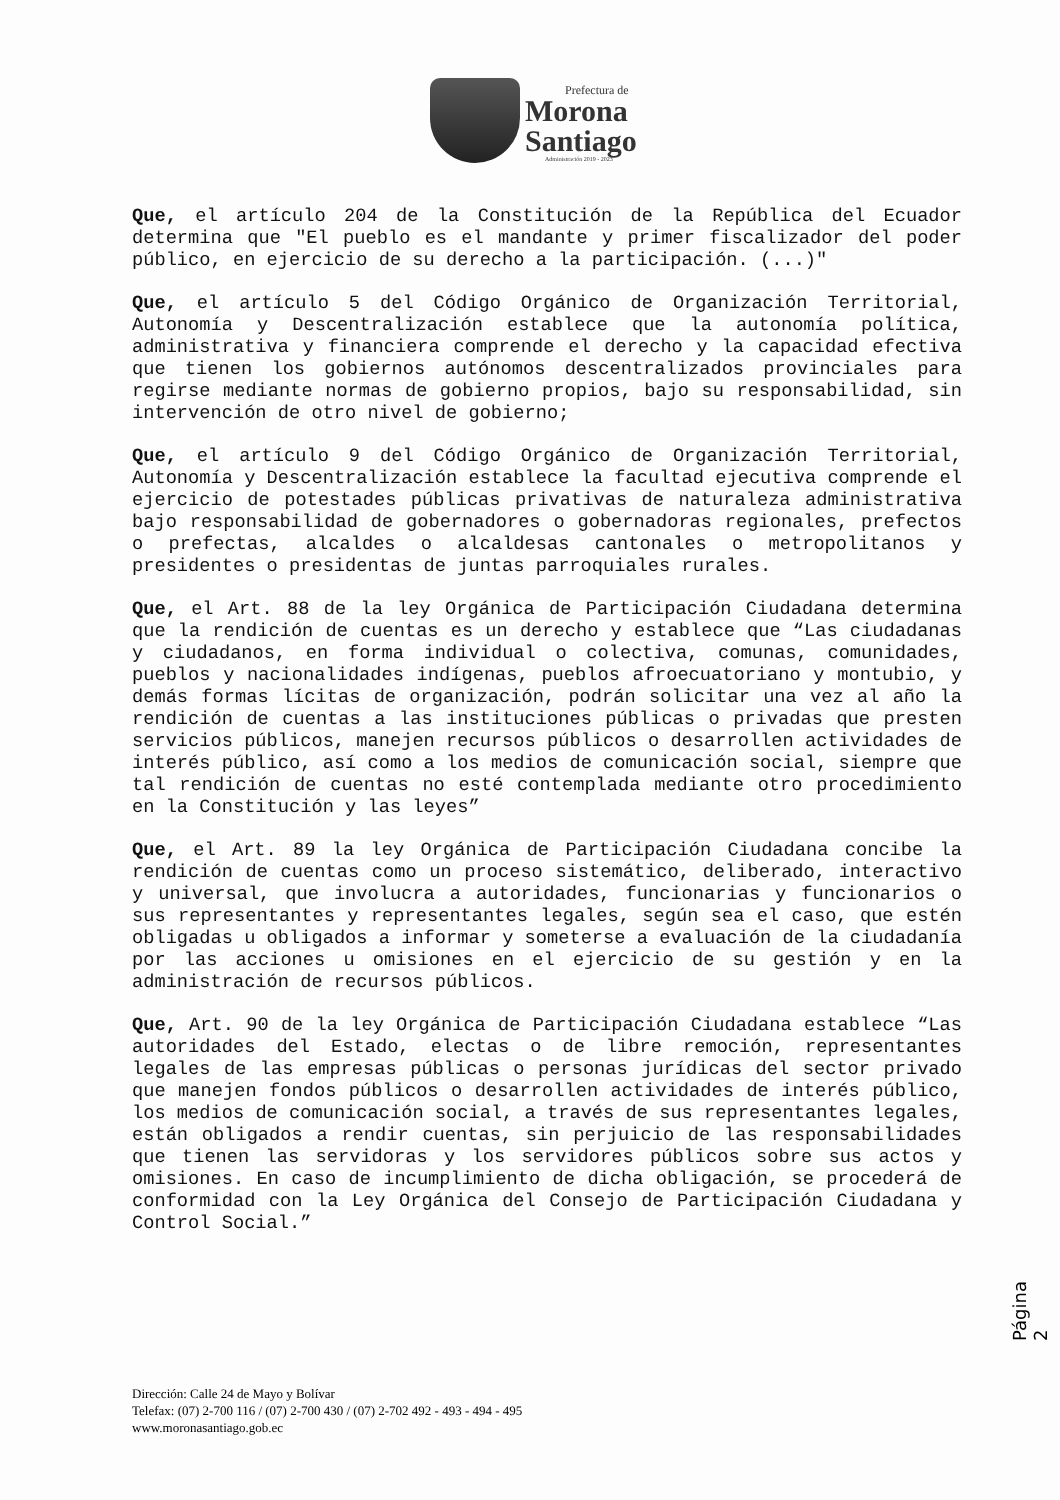Prefectura de
Morona
Santiago
Administración 2019 - 2023
Que, el artículo 204 de la Constitución de la República del Ecuador determina que "El pueblo es el mandante y primer fiscalizador del poder público, en ejercicio de su derecho a la participación. (...)"
Que, el artículo 5 del Código Orgánico de Organización Territorial, Autonomía y Descentralización establece que la autonomía política, administrativa y financiera comprende el derecho y la capacidad efectiva que tienen los gobiernos autónomos descentralizados provinciales para regirse mediante normas de gobierno propios, bajo su responsabilidad, sin intervención de otro nivel de gobierno;
Que, el artículo 9 del Código Orgánico de Organización Territorial, Autonomía y Descentralización establece la facultad ejecutiva comprende el ejercicio de potestades públicas privativas de naturaleza administrativa bajo responsabilidad de gobernadores o gobernadoras regionales, prefectos o prefectas, alcaldes o alcaldesas cantonales o metropolitanos y presidentes o presidentas de juntas parroquiales rurales.
Que, el Art. 88 de la ley Orgánica de Participación Ciudadana determina que la rendición de cuentas es un derecho y establece que “Las ciudadanas y ciudadanos, en forma individual o colectiva, comunas, comunidades, pueblos y nacionalidades indígenas, pueblos afroecuatoriano y montubio, y demás formas lícitas de organización, podrán solicitar una vez al año la rendición de cuentas a las instituciones públicas o privadas que presten servicios públicos, manejen recursos públicos o desarrollen actividades de interés público, así como a los medios de comunicación social, siempre que tal rendición de cuentas no esté contemplada mediante otro procedimiento en la Constitución y las leyes”
Que, el Art. 89 la ley Orgánica de Participación Ciudadana concibe la rendición de cuentas como un proceso sistemático, deliberado, interactivo y universal, que involucra a autoridades, funcionarias y funcionarios o sus representantes y representantes legales, según sea el caso, que estén obligadas u obligados a informar y someterse a evaluación de la ciudadanía por las acciones u omisiones en el ejercicio de su gestión y en la administración de recursos públicos.
Que, Art. 90 de la ley Orgánica de Participación Ciudadana establece “Las autoridades del Estado, electas o de libre remoción, representantes legales de las empresas públicas o personas jurídicas del sector privado que manejen fondos públicos o desarrollen actividades de interés público, los medios de comunicación social, a través de sus representantes legales, están obligados a rendir cuentas, sin perjuicio de las responsabilidades que tienen las servidoras y los servidores públicos sobre sus actos y omisiones. En caso de incumplimiento de dicha obligación, se procederá de conformidad con la Ley Orgánica del Consejo de Participación Ciudadana y Control Social.”
Página 2
Dirección: Calle 24 de Mayo y Bolívar
Telefax: (07) 2-700 116 / (07) 2-700 430 / (07) 2-702 492 - 493 - 494 - 495
www.moronasantiago.gob.ec